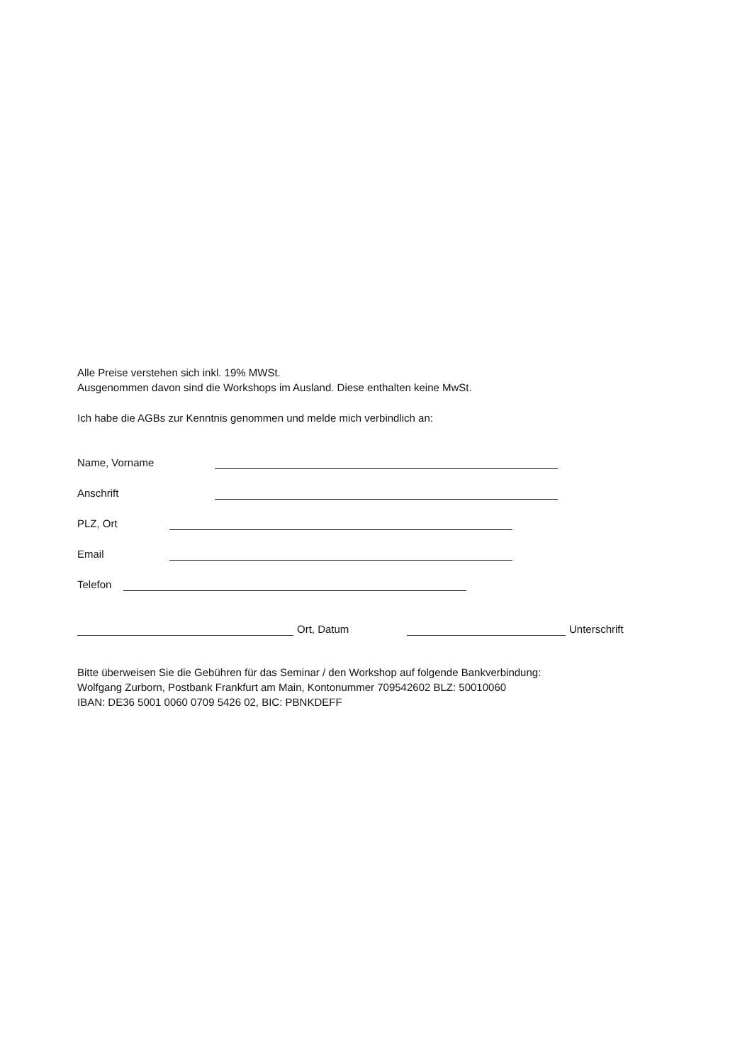Alle Preise verstehen sich inkl. 19% MWSt.
Ausgenommen davon sind die Workshops im Ausland. Diese enthalten keine MwSt.
Ich habe die AGBs zur Kenntnis genommen und melde mich verbindlich an:
Name, Vorname
Anschrift
PLZ, Ort
Email
Telefon
Ort, Datum Unterschrift
Bitte überweisen Sie die Gebühren für das Seminar / den Workshop auf folgende Bankverbindung:
Wolfgang Zurborn, Postbank Frankfurt am Main, Kontonummer 709542602 BLZ: 50010060
IBAN: DE36 5001 0060 0709 5426 02, BIC: PBNKDEFF